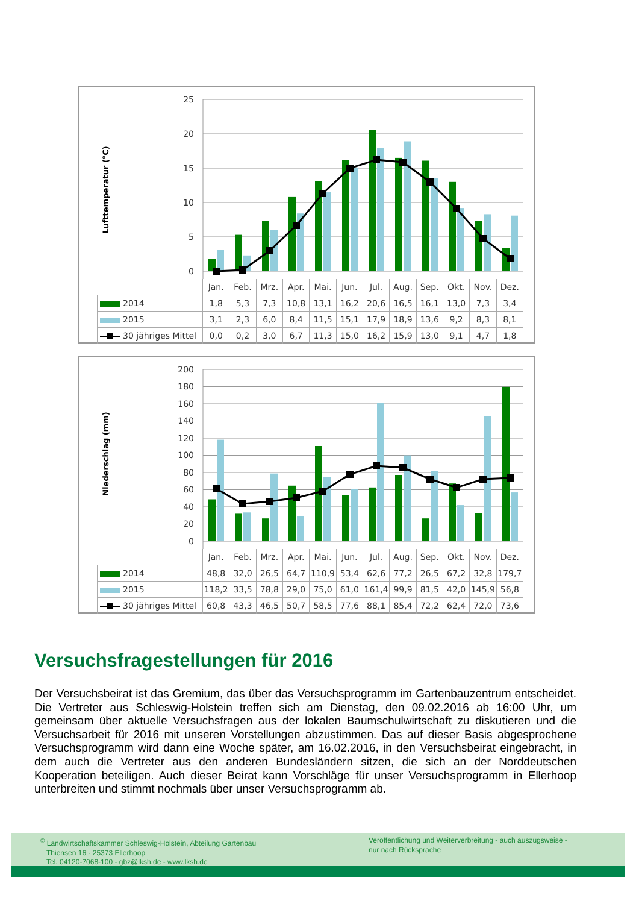Lufttemperatur (°C)
25
20
15
10
5
0
| | Jan. | Feb. | Mrz. | Apr. | Mai. | Jun. | Jul. | Aug. | Sep. | Okt. | Nov. | Dez. |
| --- | --- | --- | --- | --- | --- | --- | --- | --- | --- | --- | --- | --- |
| 2014 | 1,8 | 5,3 | 7,3 | 10,8 | 13,1 | 16,2 | 20,6 | 16,5 | 16,1 | 13,0 | 7,3 | 3,4 |
| 2015 | 3,1 | 2,3 | 6,0 | 8,4 | 11,5 | 15,1 | 17,9 | 18,9 | 13,6 | 9,2 | 8,3 | 8,1 |
| 30 jähriges Mittel | 0,0 | 0,2 | 3,0 | 6,7 | 11,3 | 15,0 | 16,2 | 15,9 | 13,0 | 9,1 | 4,7 | 1,8 |
Niederschlag (mm)
200
180
160
140
120
100
80
60
40
20
0
| | Jan. | Feb. | Mrz. | Apr. | Mai. | Jun. | Jul. | Aug. | Sep. | Okt. | Nov. | Dez. |
| --- | --- | --- | --- | --- | --- | --- | --- | --- | --- | --- | --- | --- |
| 2014 | 48,8 | 32,0 | 26,5 | 64,7 | 110,9 | 53,4 | 62,6 | 77,2 | 26,5 | 67,2 | 32,8 | 179,7 |
| 2015 | 118,2 | 33,5 | 78,8 | 29,0 | 75,0 | 61,0 | 161,4 | 99,9 | 81,5 | 42,0 | 145,9 | 56,8 |
| 30 jähriges Mittel | 60,8 | 43,3 | 46,5 | 50,7 | 58,5 | 77,6 | 88,1 | 85,4 | 72,2 | 62,4 | 72,0 | 73,6 |
Versuchsfragestellungen für 2016
Der Versuchsbeirat ist das Gremium, das über das Versuchsprogramm im Gartenbauzentrum entscheidet. Die Vertreter aus Schleswig-Holstein treffen sich am Dienstag, den 09.02.2016 ab 16:00 Uhr, um gemeinsam über aktuelle Versuchsfragen aus der lokalen Baumschulwirtschaft zu diskutieren und die Versuchsarbeit für 2016 mit unseren Vorstellungen abzustimmen. Das auf dieser Basis abgesprochene Versuchsprogramm wird dann eine Woche später, am 16.02.2016, in den Versuchsbeirat eingebracht, in dem auch die Vertreter aus den anderen Bundesländern sitzen, die sich an der Norddeutschen Kooperation beteiligen. Auch dieser Beirat kann Vorschläge für unser Versuchsprogramm in Ellerhoop unterbreiten und stimmt nochmals über unser Versuchsprogramm ab.
<sup>©</sup> Landwirtschaftskammer Schleswig-Holstein, Abteilung Gartenbau
Thiensen 16 - 25373 Ellerhoop
Tel. 04120-7068-100 - gbz@lksh.de - www.lksh.de
Veröffentlichung und Weiterverbreitung - auch auszugsweise -
nur nach Rücksprache